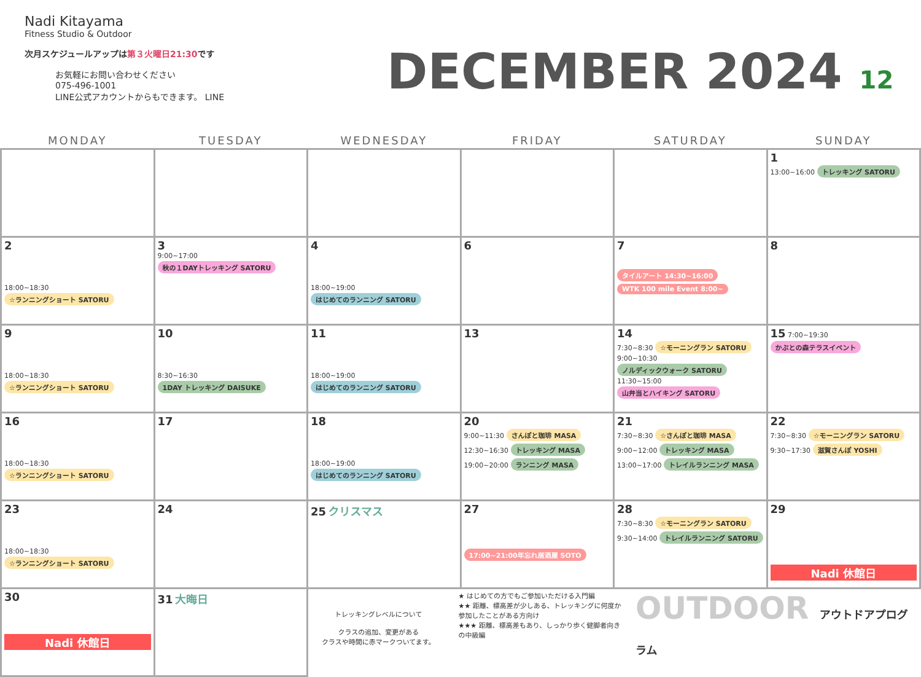Nadi Kitayama
Fitness Studio & Outdoor
次月スケジュールアップは第３火曜日21:30です
お気軽にお問い合わせください
075-496-1001
LINE公式アカウントからもできます。 LINE
DECEMBER 2024 12
| MONDAY | TUESDAY | WEDNESDAY | FRIDAY | SATURDAY | SUNDAY |
| --- | --- | --- | --- | --- | --- |
| | | | | | 1 13:00~16:00 トレッキング SATORU |
| 2 18:00~18:30 ☆ランニングショート SATORU | 3 9:00~17:00 秋の１DAYトレッキング SATORU | 4 18:00~19:00 はじめてのランニング SATORU | 6 | 7 タイルアート 14:30~16:00 WTK 100 mile Event 8:00~ | 8 |
| 9 18:00~18:30 ☆ランニングショート SATORU | 10 8:30~16:30 1DAY トレッキング DAISUKE | 11 18:00~19:00 はじめてのランニング SATORU | 13 | 14 7:30~8:30 ☆モーニングラン SATORU 9:00~10:30 ノルディックウォーク SATORU 11:30~15:00 山弁当とハイキング SATORU | 15 7:00~19:30 かぶとの森テラスイベント |
| 16 18:00~18:30 ☆ランニングショート SATORU | 17 | 18 18:00~19:00 はじめてのランニング SATORU | 20 9:00~11:30 さんぽと珈琲 MASA 12:30~16:30 トレッキング MASA 19:00~20:00 ランニング MASA | 21 7:30~8:30 ☆さんぽと珈琲 MASA 9:00~12:00 トレッキング MASA 13:00~17:00 トレイルランニング MASA | 22 7:30~8:30 ☆モーニングラン SATORU 9:30~17:30 滋賀さんぽ YOSHI |
| 23 18:00~18:30 ☆ランニングショート SATORU | 24 | 25 クリスマス | 27 17:00~21:00年忘れ居酒屋 SOTO | 28 7:30~8:30 ☆モーニングラン SATORU 9:30~14:00 トレイルランニング SATORU | 29 Nadi 休館日 |
| 30 Nadi 休館日 | 31 大晦日 | トレッキングレベルについて クラスの追加、変更がある クラスや時間に赤マークついてます。 ★ はじめての方でもご参加いただける入門編 ★★ 距離、標高差が少しある、トレッキングに何度か参加したことがある方向け ★★★ 距離、標高差もあり、しっかり歩く健脚者向きの中級編 OUTDOOR アウトドアプログラム | | | |